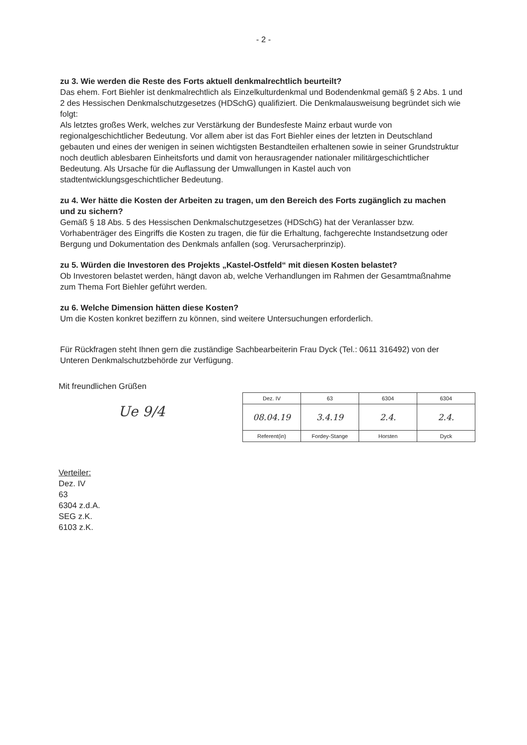- 2 -
zu 3. Wie werden die Reste des Forts aktuell denkmalrechtlich beurteilt?
Das ehem. Fort Biehler ist denkmalrechtlich als Einzelkulturdenkmal und Bodendenkmal gemäß § 2 Abs. 1 und 2 des Hessischen Denkmalschutzgesetzes (HDSchG) qualifiziert. Die Denkmalausweisung begründet sich wie folgt:
Als letztes großes Werk, welches zur Verstärkung der Bundesfeste Mainz erbaut wurde von regionalgeschichtlicher Bedeutung. Vor allem aber ist das Fort Biehler eines der letzten in Deutschland gebauten und eines der wenigen in seinen wichtigsten Bestandteilen erhaltenen sowie in seiner Grundstruktur noch deutlich ablesbaren Einheitsforts und damit von herausragender nationaler militärgeschichtlicher Bedeutung. Als Ursache für die Auflassung der Umwallungen in Kastel auch von stadtentwicklungsgeschichtlicher Bedeutung.
zu 4. Wer hätte die Kosten der Arbeiten zu tragen, um den Bereich des Forts zugänglich zu machen und zu sichern?
Gemäß § 18 Abs. 5 des Hessischen Denkmalschutzgesetzes (HDSchG) hat der Veranlasser bzw. Vorhabenträger des Eingriffs die Kosten zu tragen, die für die Erhaltung, fachgerechte Instandsetzung oder Bergung und Dokumentation des Denkmals anfallen (sog. Verursacherprinzip).
zu 5. Würden die Investoren des Projekts „Kastel-Ostfeld“ mit diesen Kosten belastet?
Ob Investoren belastet werden, hängt davon ab, welche Verhandlungen im Rahmen der Gesamtmaßnahme zum Thema Fort Biehler geführt werden.
zu 6. Welche Dimension hätten diese Kosten?
Um die Kosten konkret beziffern zu können, sind weitere Untersuchungen erforderlich.
Für Rückfragen steht Ihnen gern die zuständige Sachbearbeiterin Frau Dyck (Tel.: 0611 316492) von der Unteren Denkmalschutzbehörde zur Verfügung.
Mit freundlichen Grüßen
Ue 9/4
| Dez. IV | 63 | 6304 | 6304 |
| 08.04.19 | 3.4.19 | 2.4. | 2.4. |
| Referent(in) | Fordey-Stange | Horsten | Dyck |
Verteiler:
Dez. IV
63
6304 z.d.A.
SEG z.K.
6103 z.K.